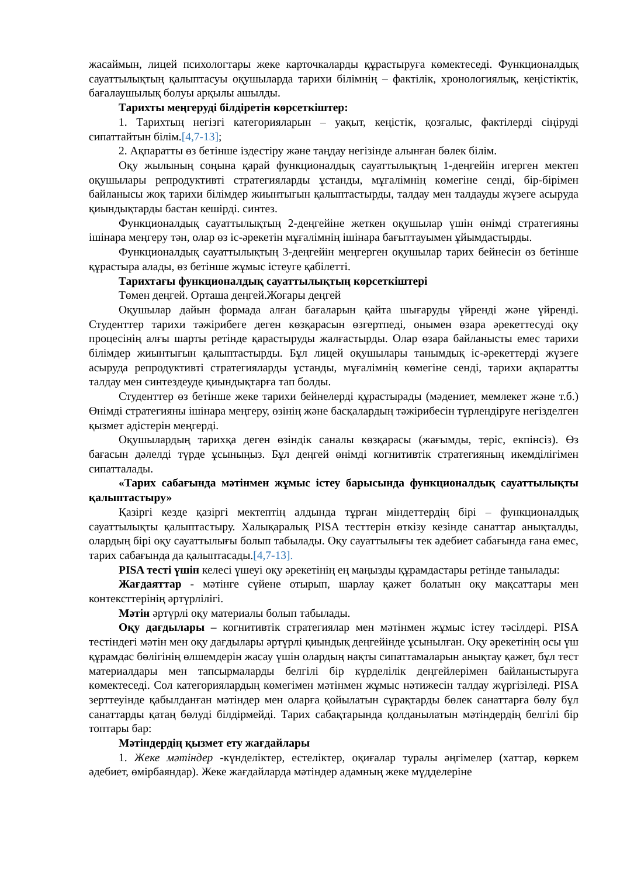жасаймын, лицей психологтары жеке карточкаларды құрастыруға көмектеседі. Функционалдық сауаттылықтың қалыптасуы оқушыларда тарихи білімнің – фактілік, хронологиялық, кеңістіктік, бағалаушылық болуы арқылы ашылды.
Тарихты меңгеруді білдіретін көрсеткіштер:
1. Тарихтың негізгі категорияларын – уақыт, кеңістік, қозғалыс, фактілерді сіңіруді сипаттайтын білім.[4,7-13];
2. Ақпаратты өз бетінше іздестіру және таңдау негізінде алынған бөлек білім.
Оқу жылының соңына қарай функционалдық сауаттылықтың 1-деңгейін игерген мектеп оқушылары репродуктивті стратегияларды ұстанды, мұғалімнің көмегіне сенді, бір-бірімен байланысы жоқ тарихи білімдер жиынтығын қалыптастырды, талдау мен талдауды жүзеге асыруда қиындықтарды бастан кешірді. синтез.
Функционалдық сауаттылықтың 2-деңгейіне жеткен оқушылар үшін өнімді стратегияны ішінара меңгеру тән, олар өз іс-әрекетін мұғалімнің ішінара бағыттауымен ұйымдастырды.
Функционалдық сауаттылықтың 3-деңгейін меңгерген оқушылар тарих бейнесін өз бетінше құрастыра алады, өз бетінше жұмыс істеуге қабілетті.
Тарихтағы функционалдық сауаттылықтың көрсеткіштері
Төмен деңгей. Орташа деңгей.Жоғары деңгей
Оқушылар дайын формада алған бағаларын қайта шығаруды үйренді және үйренді. Студенттер тарихи тәжірибеге деген көзқарасын өзгертпеді, онымен өзара әрекеттесуді оқу процесінің алғы шарты ретінде қарастыруды жалғастырды. Олар өзара байланысты емес тарихи білімдер жиынтығын қалыптастырды. Бұл лицей оқушылары танымдық іс-әрекеттерді жүзеге асыруда репродуктивті стратегияларды ұстанды, мұғалімнің көмегіне сенді, тарихи ақпаратты талдау мен синтездеуде қиындықтарға тап болды.
Студенттер өз бетінше жеке тарихи бейнелерді құрастырады (мәдениет, мемлекет және т.б.) Өнімді стратегияны ішінара меңгеру, өзінің және басқалардың тәжірибесін түрлендіруге негізделген қызмет әдістерін меңгерді.
Оқушылардың тарихқа деген өзіндік саналы көзқарасы (жағымды, теріс, екпінсіз). Өз бағасын дәлелді түрде ұсыныңыз. Бұл деңгей өнімді когнитивтік стратегияның икемділігімен сипатталады.
«Тарих сабағында мәтінмен жұмыс істеу барысында функционалдық сауаттылықты қалыптастыру»
Қазіргі кезде қазіргі мектептің алдында тұрған міндеттердің бірі – функционалдық сауаттылықты қалыптастыру. Халықаралық PISA тесттерін өткізу кезінде санаттар анықталды, олардың бірі оқу сауаттылығы болып табылады. Оқу сауаттылығы тек әдебиет сабағында ғана емес, тарих сабағында да қалыптасады.[4,7-13].
PISA тесті үшін келесі үшеуі оқу әрекетінің ең маңызды құрамдастары ретінде танылады:
Жағдаяттар - мәтінге сүйене отырып, шарлау қажет болатын оқу мақсаттары мен контексттерінің әртүрлілігі.
Мәтін әртүрлі оқу материалы болып табылады.
Оқу дағдылары – когнитивтік стратегиялар мен мәтінмен жұмыс істеу тәсілдері. PISA тестіндегі мәтін мен оқу дағдылары әртүрлі қиындық деңгейінде ұсынылған. Оқу әрекетінің осы үш құрамдас бөлігінің өлшемдерін жасау үшін олардың нақты сипаттамаларын анықтау қажет, бұл тест материалдары мен тапсырмаларды белгілі бір күрделілік деңгейлерімен байланыстыруға көмектеседі. Сол категориялардың көмегімен мәтінмен жұмыс нәтижесін талдау жүргізіледі. PISA зерттеуінде қабылданған мәтіндер мен оларға қойылатын сұрақтарды бөлек санаттарға бөлу бұл санаттарды қатаң бөлуді білдірмейді. Тарих сабақтарында қолданылатын мәтіндердің белгілі бір топтары бар:
Мәтіндердің қызмет ету жағдайлары
1. Жеке мәтіндер -күнделіктер, естеліктер, оқиғалар туралы әңгімелер (хаттар, көркем әдебиет, өмірбаяндар). Жеке жағдайларда мәтіндер адамның жеке мүдделеріне